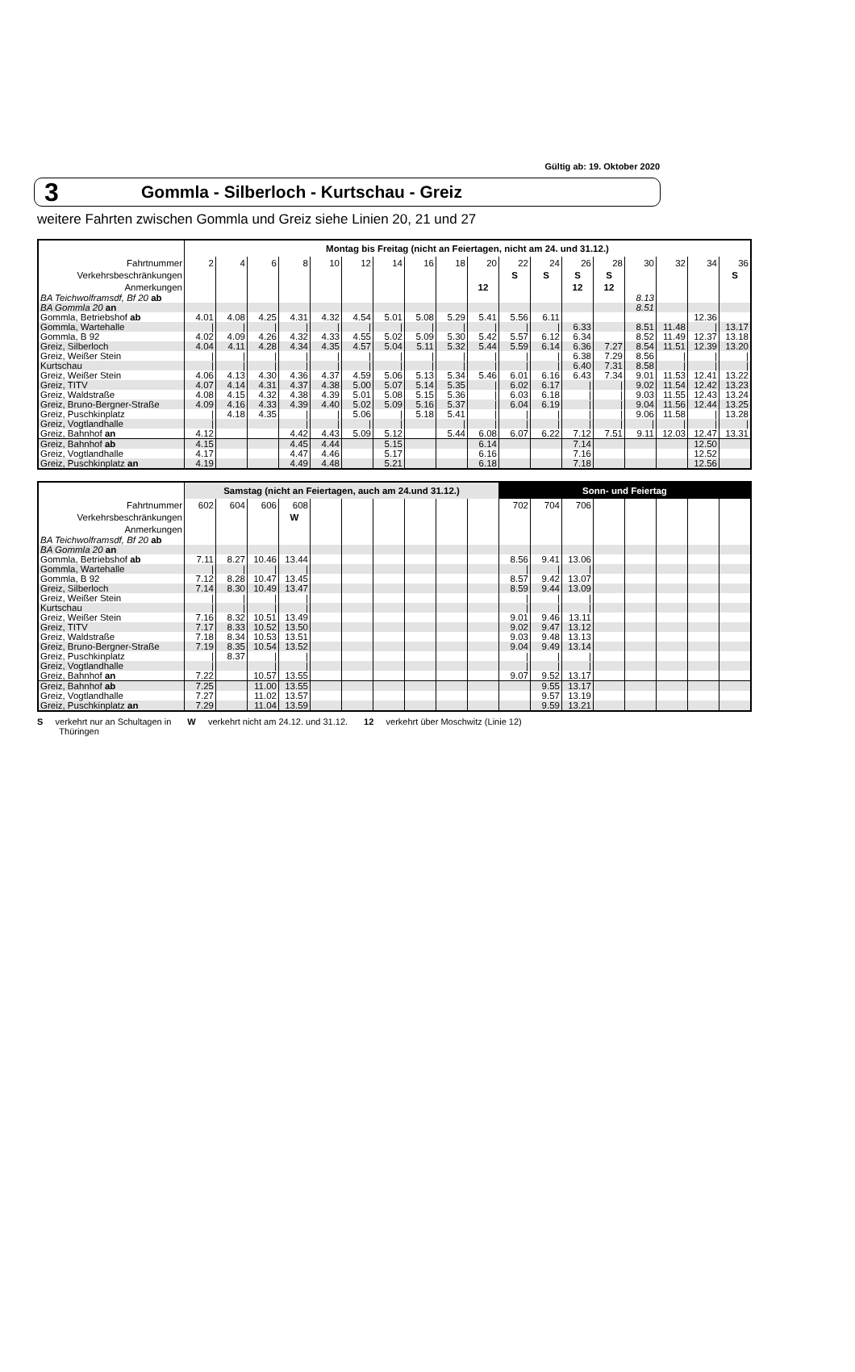Gültig ab: 19. Oktober 2020
3 Gommla - Silberloch - Kurtschau - Greiz
weitere Fahrten zwischen Gommla und Greiz siehe Linien 20, 21 und 27
| | Montag bis Freitag (nicht an Feiertagen, nicht am 24. und 31.12.) | | | | | | | | | | | | | | | | | |
| Fahrtnummer | 2 | 4 | 6 | 8 | 10 | 12 | 14 | 16 | 18 | 20 | 22 | 24 | 26 | 28 | 30 | 32 | 34 | 36 |
| Verkehrsbeschränkungen | | | | | | | | | | | S | S | S | S | | | | S |
| Anmerkungen | | | | | | | | | | 12 | | | 12 | 12 | | | | |
| BA Teichwolframsdf, Bf 20 ab | | | | | | | | | | | | | | | 8.13 | | | |
| BA Gommla 20 an | | | | | | | | | | | | | | | 8.51 | | | |
| Gommla, Betriebshof ab | 4.01 | 4.08 | 4.25 | 4.31 | 4.32 | 4.54 | 5.01 | 5.08 | 5.29 | 5.41 | 5.56 | 6.11 | | | | | 12.36 | |
| Gommla, Wartehalle | / | / | / | / | / | / | / | / | / | / | / | / | 6.33 | | 8.51 | 11.48 | / | 13.17 |
| Gommla, B 92 | 4.02 | 4.09 | 4.26 | 4.32 | 4.33 | 4.55 | 5.02 | 5.09 | 5.30 | 5.42 | 5.57 | 6.12 | 6.34 | | 8.52 | 11.49 | 12.37 | 13.18 |
| Greiz, Silberloch | 4.04 | 4.11 | 4.28 | 4.34 | 4.35 | 4.57 | 5.04 | 5.11 | 5.32 | 5.44 | 5.59 | 6.14 | 6.36 | 7.27 | 8.54 | 11.51 | 12.39 | 13.20 |
| Greiz, Weißer Stein | / | / | / | / | / | / | / | / | / | / | / | / | 6.38 | 7.29 | 8.56 | / | / | / |
| Kurtschau | / | / | / | / | / | / | / | / | / | / | / | / | 6.40 | 7.31 | 8.58 | / | / | / |
| Greiz, Weißer Stein | 4.06 | 4.13 | 4.30 | 4.36 | 4.37 | 4.59 | 5.06 | 5.13 | 5.34 | 5.46 | 6.01 | 6.16 | 6.43 | 7.34 | 9.01 | 11.53 | 12.41 | 13.22 |
| Greiz, TITV | 4.07 | 4.14 | 4.31 | 4.37 | 4.38 | 5.00 | 5.07 | 5.14 | 5.35 | / | 6.02 | 6.17 | / | / | 9.02 | 11.54 | 12.42 | 13.23 |
| Greiz, Waldstraße | 4.08 | 4.15 | 4.32 | 4.38 | 4.39 | 5.01 | 5.08 | 5.15 | 5.36 | / | 6.03 | 6.18 | / | / | 9.03 | 11.55 | 12.43 | 13.24 |
| Greiz, Bruno-Bergner-Straße | 4.09 | 4.16 | 4.33 | 4.39 | 4.40 | 5.02 | 5.09 | 5.16 | 5.37 | / | 6.04 | 6.19 | / | / | 9.04 | 11.56 | 12.44 | 13.25 |
| Greiz, Puschkinplatz | / | 4.18 | 4.35 | / | / | 5.06 | / | 5.18 | 5.41 | / | / | / | / | / | 9.06 | 11.58 | / | 13.28 |
| Greiz, Vogtlandhalle | / | | | / | / | / | / | | / | / | / | / | / | / | / | / | / | / |
| Greiz, Bahnhof an | 4.12 | | | 4.42 | 4.43 | 5.09 | 5.12 | | 5.44 | 6.08 | 6.07 | 6.22 | 7.12 | 7.51 | 9.11 | 12.03 | 12.47 | 13.31 |
| Greiz, Bahnhof ab | 4.15 | | | 4.45 | 4.44 | | 5.15 | | | 6.14 | | | 7.14 | | | | 12.50 | |
| Greiz, Vogtlandhalle | 4.17 | | | 4.47 | 4.46 | | 5.17 | | | 6.16 | | | 7.16 | | | | 12.52 | |
| Greiz, Puschkinplatz an | 4.19 | | | 4.49 | 4.48 | | 5.21 | | | 6.18 | | | 7.18 | | | | 12.56 | |
| | Samstag (nicht an Feiertagen, auch am 24.und 31.12.) | | | | | | | | | | Sonn- und Feiertag | | | | | | | |
| Fahrtnummer | 602 | 604 | 606 | 608 | | | | | | | 702 | 704 | 706 | | | | | |
| Verkehrsbeschränkungen | | | | W | | | | | | | | | | | | | | |
| Anmerkungen | | | | | | | | | | | | | | | | | | |
| BA Teichwolframsdf, Bf 20 ab | | | | | | | | | | | | | | | | | | |
| BA Gommla 20 an | | | | | | | | | | | | | | | | | | |
| Gommla, Betriebshof ab | 7.11 | 8.27 | 10.46 | 13.44 | | | | | | | 8.56 | 9.41 | 13.06 | | | | | |
| Gommla, Wartehalle | / | / | / | / | | | | | | | / | / | / | | | | | |
| Gommla, B 92 | 7.12 | 8.28 | 10.47 | 13.45 | | | | | | | 8.57 | 9.42 | 13.07 | | | | | |
| Greiz, Silberloch | 7.14 | 8.30 | 10.49 | 13.47 | | | | | | | 8.59 | 9.44 | 13.09 | | | | | |
| Greiz, Weißer Stein | / | / | / | / | | | | | | | / | / | / | | | | | |
| Kurtschau | / | / | / | / | | | | | | | / | / | / | | | | | |
| Greiz, Weißer Stein | 7.16 | 8.32 | 10.51 | 13.49 | | | | | | | 9.01 | 9.46 | 13.11 | | | | | |
| Greiz, TITV | 7.17 | 8.33 | 10.52 | 13.50 | | | | | | | 9.02 | 9.47 | 13.12 | | | | | |
| Greiz, Waldstraße | 7.18 | 8.34 | 10.53 | 13.51 | | | | | | | 9.03 | 9.48 | 13.13 | | | | | |
| Greiz, Bruno-Bergner-Straße | 7.19 | 8.35 | 10.54 | 13.52 | | | | | | | 9.04 | 9.49 | 13.14 | | | | | |
| Greiz, Puschkinplatz | / | 8.37 | / | / | | | | | | | / | / | / | | | | | |
| Greiz, Vogtlandhalle | / | | / | / | | | | | | | / | / | / | | | | | |
| Greiz, Bahnhof an | 7.22 | | 10.57 | 13.55 | | | | | | | 9.07 | 9.52 | 13.17 | | | | | |
| Greiz, Bahnhof ab | 7.25 | | 11.00 | 13.55 | | | | | | | | 9.55 | 13.17 | | | | | |
| Greiz, Vogtlandhalle | 7.27 | | 11.02 | 13.57 | | | | | | | | 9.57 | 13.19 | | | | | |
| Greiz, Puschkinplatz an | 7.29 | | 11.04 | 13.59 | | | | | | | | 9.59 | 13.21 | | | | | |
S verkehrt nur an Schultagen in
Thüringen
W verkehrt nicht am 24.12. und 31.12.
12 verkehrt über Moschwitz (Linie 12)